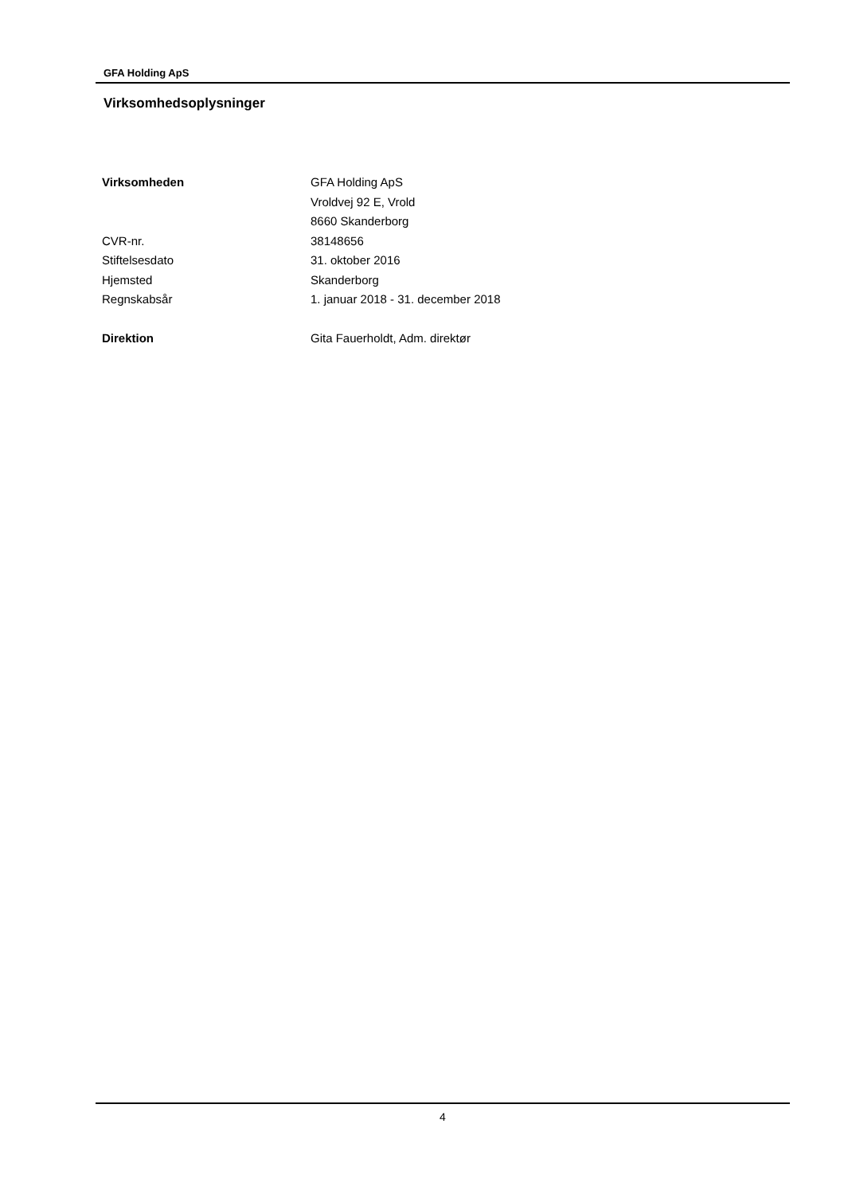GFA Holding ApS
Virksomhedsoplysninger
| Virksomheden | GFA Holding ApS |
| | Vroldvej 92 E, Vrold |
| | 8660 Skanderborg |
| CVR-nr. | 38148656 |
| Stiftelsesdato | 31. oktober 2016 |
| Hjemsted | Skanderborg |
| Regnskabsår | 1. januar 2018 - 31. december 2018 |
| Direktion | Gita Fauerholdt, Adm. direktør |
4